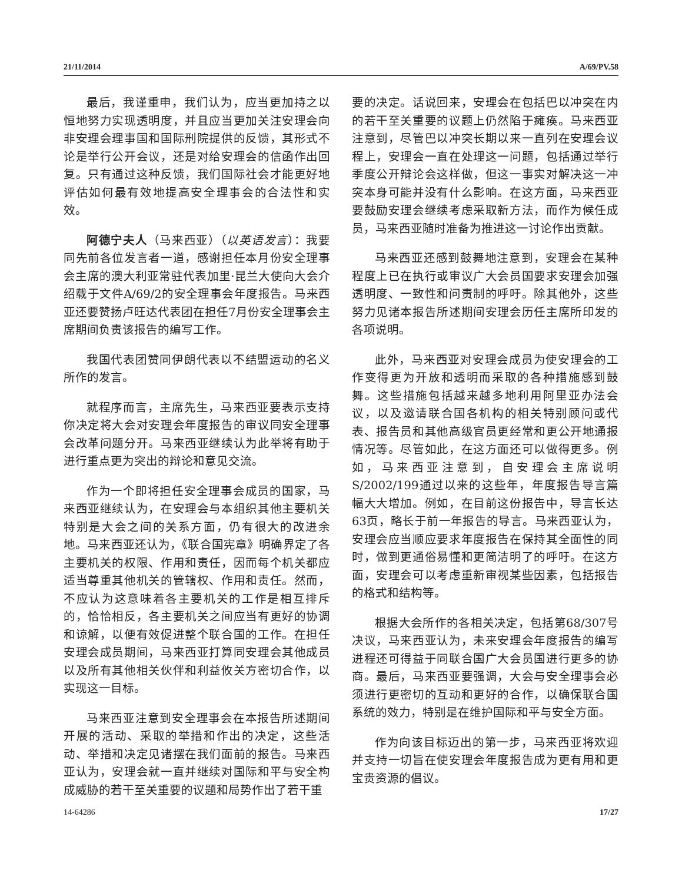21/11/2014 A/69/PV.58
最后，我谨重申，我们认为，应当更加持之以恒地努力实现透明度，并且应当更加关注安理会向非安理会理事国和国际刑院提供的反馈，其形式不论是举行公开会议，还是对给安理会的信函作出回复。只有通过这种反馈，我们国际社会才能更好地评估如何最有效地提高安全理事会的合法性和实效。
阿德宁夫人（马来西亚）（以英语发言）：我要同先前各位发言者一道，感谢担任本月份安全理事会主席的澳大利亚常驻代表加里·昆兰大使向大会介绍载于文件A/69/2的安全理事会年度报告。马来西亚还要赞扬卢旺达代表团在担任7月份安全理事会主席期间负责该报告的编写工作。
我国代表团赞同伊朗代表以不结盟运动的名义所作的发言。
就程序而言，主席先生，马来西亚要表示支持你决定将大会对安理会年度报告的审议同安全理事会改革问题分开。马来西亚继续认为此举将有助于进行重点更为突出的辩论和意见交流。
作为一个即将担任安全理事会成员的国家，马来西亚继续认为，在安理会与本组织其他主要机关特别是大会之间的关系方面，仍有很大的改进余地。马来西亚还认为，《联合国宪章》明确界定了各主要机关的权限、作用和责任，因而每个机关都应适当尊重其他机关的管辖权、作用和责任。然而，不应认为这意味着各主要机关的工作是相互排斥的，恰恰相反，各主要机关之间应当有更好的协调和谅解，以便有效促进整个联合国的工作。在担任安理会成员期间，马来西亚打算同安理会其他成员以及所有其他相关伙伴和利益攸关方密切合作，以实现这一目标。
马来西亚注意到安全理事会在本报告所述期间开展的活动、采取的举措和作出的决定，这些活动、举措和决定见诸摆在我们面前的报告。马来西亚认为，安理会就一直并继续对国际和平与安全构成威胁的若干至关重要的议题和局势作出了若干重
要的决定。话说回来，安理会在包括巴以冲突在内的若干至关重要的议题上仍然陷于瘫痪。马来西亚注意到，尽管巴以冲突长期以来一直列在安理会议程上，安理会一直在处理这一问题，包括通过举行季度公开辩论会这样做，但这一事实对解决这一冲突本身可能并没有什么影响。在这方面，马来西亚要鼓励安理会继续考虑采取新方法，而作为候任成员，马来西亚随时准备为推进这一讨论作出贡献。
马来西亚还感到鼓舞地注意到，安理会在某种程度上已在执行或审议广大会员国要求安理会加强透明度、一致性和问责制的呼吁。除其他外，这些努力见诸本报告所述期间安理会历任主席所印发的各项说明。
此外，马来西亚对安理会成员为使安理会的工作变得更为开放和透明而采取的各种措施感到鼓舞。这些措施包括越来越多地利用阿里亚办法会议，以及邀请联合国各机构的相关特别顾问或代表、报告员和其他高级官员更经常和更公开地通报情况等。尽管如此，在这方面还可以做得更多。例如，马来西亚注意到，自安理会主席说明S/2002/199通过以来的这些年，年度报告导言篇幅大大增加。例如，在目前这份报告中，导言长达63页，略长于前一年报告的导言。马来西亚认为，安理会应当顺应要求年度报告在保持其全面性的同时，做到更通俗易懂和更简洁明了的呼吁。在这方面，安理会可以考虑重新审视某些因素，包括报告的格式和结构等。
根据大会所作的各相关决定，包括第68/307号决议，马来西亚认为，未来安理会年度报告的编写进程还可得益于同联合国广大会员国进行更多的协商。最后，马来西亚要强调，大会与安全理事会必须进行更密切的互动和更好的合作，以确保联合国系统的效力，特别是在维护国际和平与安全方面。
作为向该目标迈出的第一步，马来西亚将欢迎并支持一切旨在使安理会年度报告成为更有用和更宝贵资源的倡议。
14-64286 17/27